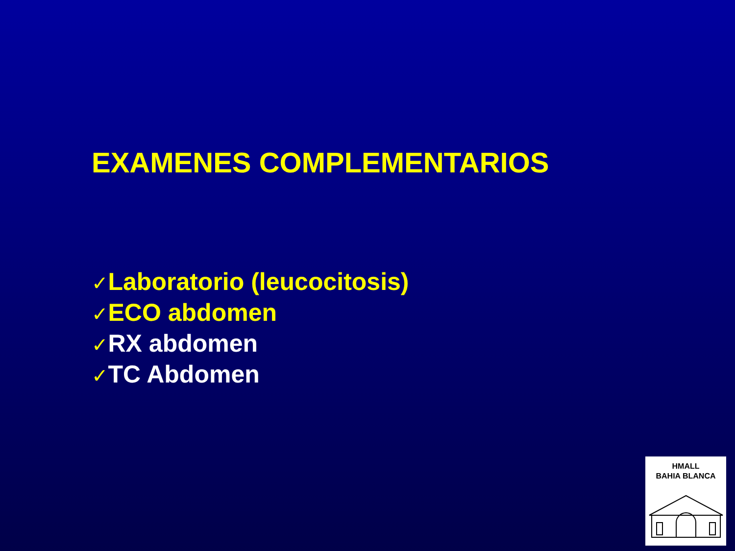EXAMENES COMPLEMENTARIOS
✓Laboratorio (leucocitosis)
✓ECO abdomen
✓RX abdomen
✓TC Abdomen
HMALL
BAHIA BLANCA